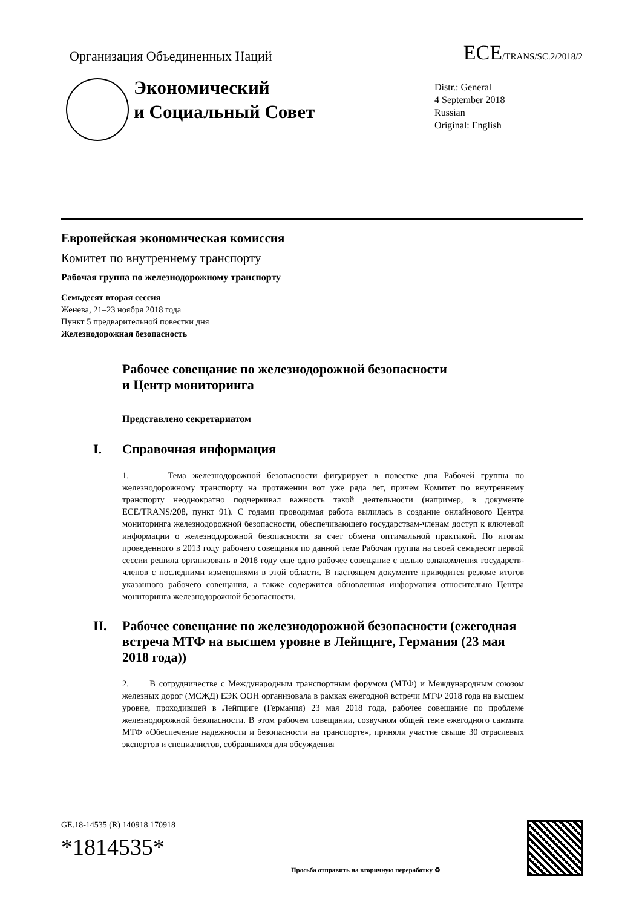Организация Объединенных Наций
ECE/TRANS/SC.2/2018/2
Экономический
и Социальный Совет
Distr.: General
4 September 2018
Russian
Original: English
Европейская экономическая комиссия
Комитет по внутреннему транспорту
Рабочая группа по железнодорожному транспорту
Семьдесят вторая сессия
Женева, 21–23 ноября 2018 года
Пункт 5 предварительной повестки дня
Железнодорожная безопасность
Рабочее совещание по железнодорожной безопасности
и Центр мониторинга
Представлено секретариатом
I. Справочная информация
1. Тема железнодорожной безопасности фигурирует в повестке дня Рабочей группы по железнодорожному транспорту на протяжении вот уже ряда лет, причем Комитет по внутреннему транспорту неоднократно подчеркивал важность такой деятельности (например, в документе ECE/TRANS/208, пункт 91). С годами проводимая работа вылилась в создание онлайнового Центра мониторинга железнодорожной безопасности, обеспечивающего государствам-членам доступ к ключевой информации о железнодорожной безопасности за счет обмена оптимальной практикой. По итогам проведенного в 2013 году рабочего совещания по данной теме Рабочая группа на своей семьдесят первой сессии решила организовать в 2018 году еще одно рабочее совещание с целью ознакомления государств-членов с последними изменениями в этой области. В настоящем документе приводится резюме итогов указанного рабочего совещания, а также содержится обновленная информация относительно Центра мониторинга железнодорожной безопасности.
II. Рабочее совещание по железнодорожной безопасности (ежегодная встреча МТФ на высшем уровне в Лейпциге, Германия (23 мая 2018 года))
2. В сотрудничестве с Международным транспортным форумом (МТФ) и Международным союзом железных дорог (МСЖД) ЕЭК ООН организовала в рамках ежегодной встречи МТФ 2018 года на высшем уровне, проходившей в Лейпциге (Германия) 23 мая 2018 года, рабочее совещание по проблеме железнодорожной безопасности. В этом рабочем совещании, созвучном общей теме ежегодного саммита МТФ «Обеспечение надежности и безопасности на транспорте», приняли участие свыше 30 отраслевых экспертов и специалистов, собравшихся для обсуждения
GE.18-14535 (R) 140918 170918
*1814535*
Просьба отправить на вторичную переработку ♻